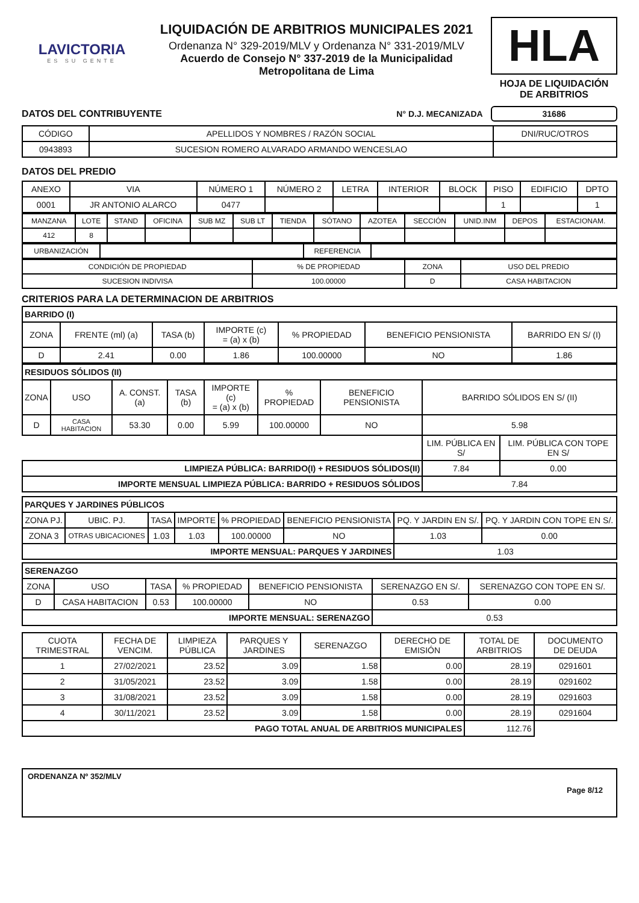LAVICTORIA
ES SU GENTE
LIQUIDACIÓN DE ARBITRIOS MUNICIPALES 2021
Ordenanza N° 329-2019/MLV y Ordenanza N° 331-2019/MLV
Acuerdo de Consejo N° 337-2019 de la Municipalidad
Metropolitana de Lima
HLA
HOJA DE LIQUIDACIÓN
DE ARBITRIOS
DATOS DEL CONTRIBUYENTE N° D.J. MECANIZADA 31686
| CÓDIGO | APELLIDOS Y NOMBRES / RAZÓN SOCIAL | DNI/RUC/OTROS |
| --- | --- | --- |
| 0943893 | SUCESION ROMERO ALVARADO ARMANDO WENCESLAO | |
DATOS DEL PREDIO
| ANEXO | VIA | NÚMERO 1 | NÚMERO 2 | LETRA | INTERIOR | BLOCK | PISO | EDIFICIO | DPTO |
| --- | --- | --- | --- | --- | --- | --- | --- | --- | --- |
| 0001 | JR ANTONIO ALARCO | 0477 | | | | | 1 | | 1 |
| MANZANA | LOTE | STAND | OFICINA | SUB MZ | SUB LT | TIENDA | SÓTANO | AZOTEA | SECCIÓN | UNID.INM | DEPOS | ESTACIONAM. |
| --- | --- | --- | --- | --- | --- | --- | --- | --- | --- | --- | --- | --- |
| 412 | 8 | | | | | | | | | | | |
| URBANIZACIÓN | | REFERENCIA | |
| CONDICIÓN DE PROPIEDAD | % DE PROPIEDAD | ZONA | USO DEL PREDIO |
| --- | --- | --- | --- |
| SUCESION INDIVISA | 100.00000 | D | CASA HABITACION |
CRITERIOS PARA LA DETERMINACION DE ARBITRIOS
| BARRIDO (I) | | | | | | |
| ZONA | FRENTE (ml) (a) | TASA (b) | IMPORTE (c) = (a) x (b) | % PROPIEDAD | BENEFICIO PENSIONISTA | BARRIDO EN S/ (I) |
| D | 2.41 | 0.00 | 1.86 | 100.00000 | NO | 1.86 |
| RESIDUOS SÓLIDOS (II) | | | | | | | | |
| ZONA | USO | A. CONST. (a) | TASA (b) | IMPORTE (c) = (a) x (b) | % PROPIEDAD | BENEFICIO PENSIONISTA | BARRIDO SÓLIDOS EN S/ (II) | |
| D | CASA HABITACION | 53.30 | 0.00 | 5.99 | 100.00000 | NO | 5.98 | |
| | | | | | | | LIM. PÚBLICA EN S/ | LIM. PÚBLICA CON TOPE EN S/ |
| LIMPIEZA PÚBLICA: BARRIDO(I) + RESIDUOS SÓLIDOS(II) | | | | | | | 7.84 | 0.00 |
| IMPORTE MENSUAL LIMPIEZA PÚBLICA: BARRIDO + RESIDUOS SÓLIDOS | | | | | | | 7.84 | |
| PARQUES Y JARDINES PÚBLICOS | | | | | | | |
| ZONA PJ. | UBIC. PJ. | TASA | IMPORTE | % PROPIEDAD | BENEFICIO PENSIONISTA | PQ. Y JARDIN EN S/. | PQ. Y JARDIN CON TOPE EN S/. |
| ZONA 3 | OTRAS UBICACIONES | 1.03 | 1.03 | 100.00000 | NO | 1.03 | 0.00 |
| IMPORTE MENSUAL: PARQUES Y JARDINES | | | | | | 1.03 | |
| SERENAZGO | | | | | | |
| ZONA | USO | TASA | % PROPIEDAD | BENEFICIO PENSIONISTA | SERENAZGO EN S/. | SERENAZGO CON TOPE EN S/. |
| D | CASA HABITACION | 0.53 | 100.00000 | NO | 0.53 | 0.00 |
| IMPORTE MENSUAL: SERENAZGO | | | | | 0.53 | |
| CUOTA TRIMESTRAL | FECHA DE VENCIM. | LIMPIEZA PÚBLICA | PARQUES Y JARDINES | SERENAZGO | DERECHO DE EMISIÓN | TOTAL DE ARBITRIOS | DOCUMENTO DE DEUDA |
| --- | --- | --- | --- | --- | --- | --- | --- |
| 1 | 27/02/2021 | 23.52 | 3.09 | 1.58 | 0.00 | 28.19 | 0291601 |
| 2 | 31/05/2021 | 23.52 | 3.09 | 1.58 | 0.00 | 28.19 | 0291602 |
| 3 | 31/08/2021 | 23.52 | 3.09 | 1.58 | 0.00 | 28.19 | 0291603 |
| 4 | 30/11/2021 | 23.52 | 3.09 | 1.58 | 0.00 | 28.19 | 0291604 |
| PAGO TOTAL ANUAL DE ARBITRIOS MUNICIPALES | | | | | | 112.76 | |
ORDENANZA Nº 352/MLV
Page 8/12